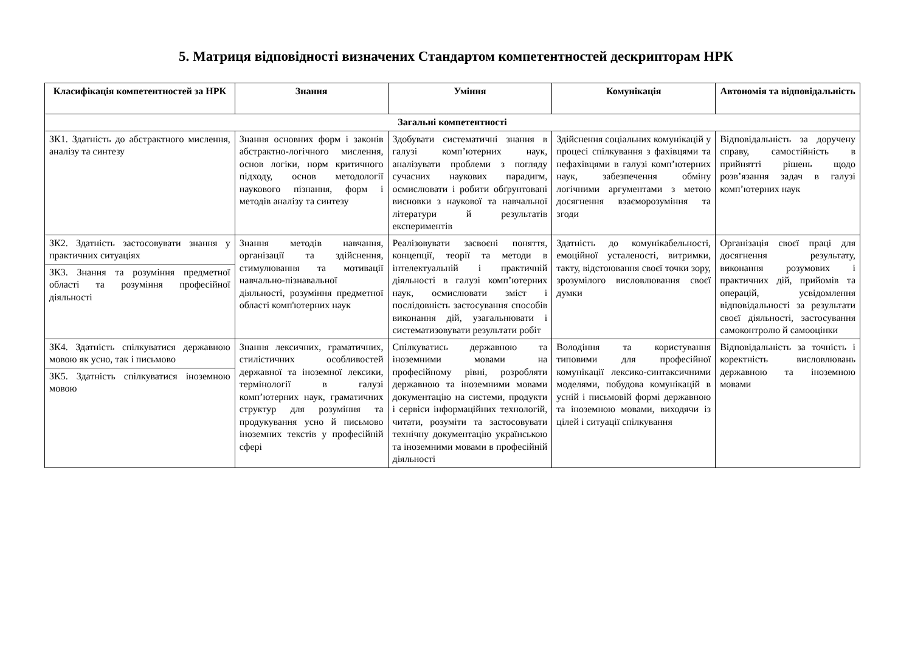5. Матриця відповідності визначених Стандартом компетентностей дескрипторам НРК
| Класифікація компетентностей за НРК | Знання | Уміння | Комунікація | Автономія та відповідальність |
| --- | --- | --- | --- | --- |
| Загальні компетентності | | | | |
| ЗК1. Здатність до абстрактного мислення, аналізу та синтезу | Знання основних форм і законів абстрактно-логічного мислення, основ логіки, норм критичного підходу, основ методології наукового пізнання, форм і методів аналізу та синтезу | Здобувати систематичні знання в галузі комп’ютерних наук, аналізувати проблеми з погляду сучасних наукових парадигм, осмислювати і робити обґрунтовані висновки з наукової та навчальної літератури й результатів експериментів | Здійснення соціальних комунікацій у процесі спілкування з фахівцями та нефахівцями в галузі комп’ютерних наук, забезпечення обміну логічними аргументами з метою досягнення взаєморозуміння та згоди | Відповідальність за доручену справу, самостійність в прийнятті рішень щодо розв’язання задач в галузі комп’ютерних наук |
| ЗК2. Здатність застосовувати знання у практичних ситуаціях ЗК3. Знання та розуміння предметної області та розуміння професійної діяльності | Знання методів навчання, організації та здійснення, стимулювання та мотивації навчально-пізнавальної діяльності, розуміння предметної області комп'ютерних наук | Реалізовувати засвоєні поняття, концепції, теорії та методи в інтелектуальній і практичній діяльності в галузі комп’ютерних наук, осмислювати зміст і послідовність застосування способів виконання дій, узагальнювати і систематизовувати результати робіт | Здатність до комунікабельності, емоційної усталеності, витримки, такту, відстоювання своєї точки зору, зрозумілого висловлювання своєї думки | Організація своєї праці для досягнення результату, виконання розумових і практичних дій, прийомів та операцій, усвідомлення відповідальності за результати своєї діяльності, застосування самоконтролю й самооцінки |
| ЗК4. Здатність спілкуватися державною мовою як усно, так і письмово ЗК5. Здатність спілкуватися іноземною мовою | Знання лексичних, граматичних, стилістичних особливостей державної та іноземної лексики, термінології в галузі комп’ютерних наук, граматичних структур для розуміння та продукування усно й письмово іноземних текстів у професійній сфері | Спілкуватись державною та іноземними мовами на професійному рівні, розробляти державною та іноземними мовами документацію на системи, продукти і сервіси інформаційних технологій, читати, розуміти та застосовувати технічну документацію українською та іноземними мовами в професійній діяльності | Володіння та користування типовими для професійної комунікації лексико-синтаксичними моделями, побудова комунікацій в усній і письмовій формі державною та іноземною мовами, виходячи із цілей і ситуації спілкування | Відповідальність за точність і коректність висловлювань державною та іноземною мовами |